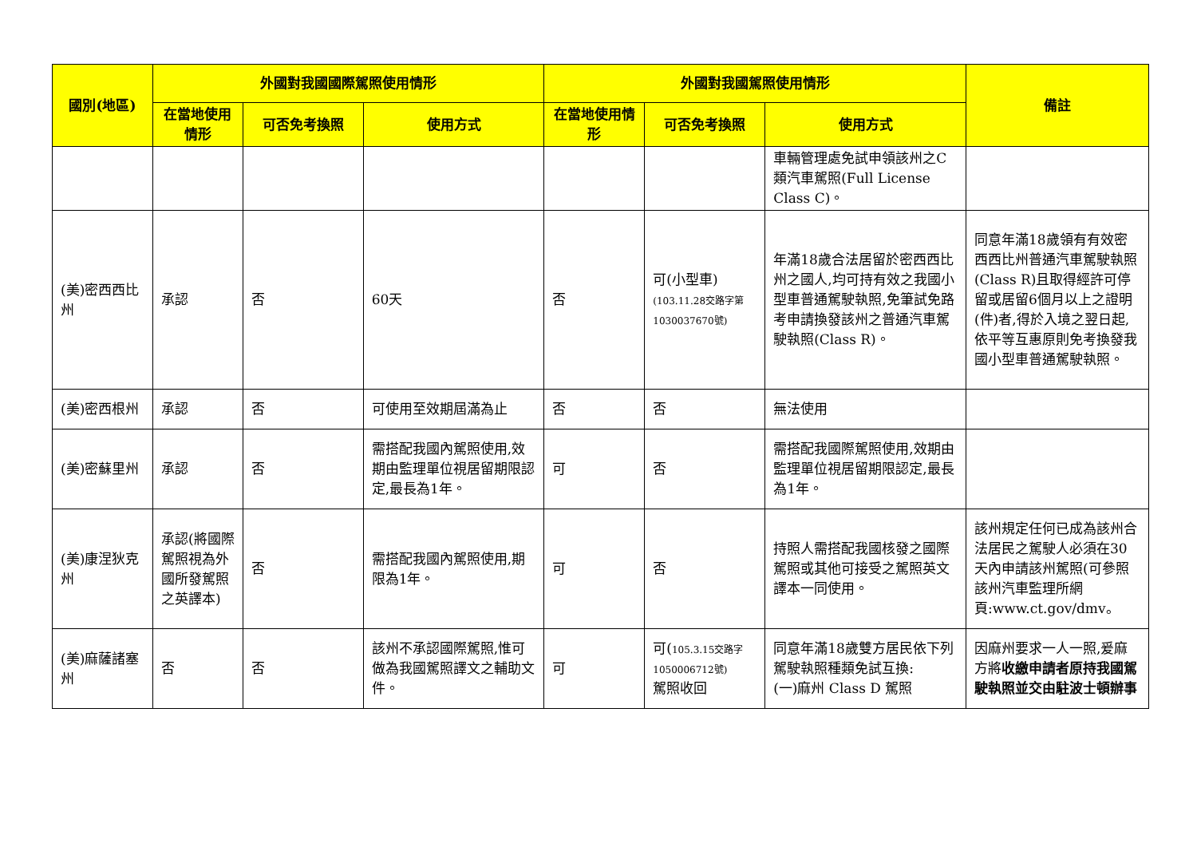| 國別(地區) | 外國對我國國際駕照使用情形 | | | 外國對我國駕照使用情形 | | | 備註 |
| --- | --- | --- | --- | --- | --- | --- | --- |
| | 在當地使用情形 | 可否免考換照 | 使用方式 | 在當地使用情形 | 可否免考換照 | 使用方式 | |
| | | | | | | 車輛管理處免試申領該州之C類汽車駕照(Full License Class C)。 | |
| (美)密西西比州 | 承認 | 否 | 60天 | 否 | 可(小型車) (103.11.28交路字第1030037670號) | 年滿18歲合法居留於密西西比州之國人,均可持有效之我國小型車普通駕駛執照,免筆試免路考申請換發該州之普通汽車駕駛執照(Class R)。 | 同意年滿18歲領有有效密西西比州普通汽車駕駛執照(Class R)且取得經許可停留或居留6個月以上之證明(件)者,得於入境之翌日起,依平等互惠原則免考換發我國小型車普通駕駛執照。 |
| (美)密西根州 | 承認 | 否 | 可使用至效期屆滿為止 | 否 | 否 | 無法使用 | |
| (美)密蘇里州 | 承認 | 否 | 需搭配我國內駕照使用,效期由監理單位視居留期限認定,最長為1年。 | 可 | 否 | 需搭配我國際駕照使用,效期由監理單位視居留期限認定,最長為1年。 | |
| (美)康涅狄克州 | 承認(將國際駕照視為外國所發駕照之英譯本) | 否 | 需搭配我國內駕照使用,期限為1年。 | 可 | 否 | 持照人需搭配我國核發之國際駕照或其他可接受之駕照英文譯本一同使用。 | 該州規定任何已成為該州合法居民之駕駛人必須在30天內申請該州駕照(可參照該州汽車監理所網頁:www.ct.gov/dmv。 |
| (美)麻薩諸塞州 | 否 | 否 | 該州不承認國際駕照,惟可做為我國駕照譯文之輔助文件。 | 可 | 可( 105.3.15交路字1050006712號) 駕照收回 | 同意年滿18歲雙方居民依下列駕駛執照種類免試互換: (一)麻州 Class D 駕照 | 因麻州要求一人一照,爰麻方將 收繳申請者原持我國駕駛執照並交由駐波士頓辦事 |